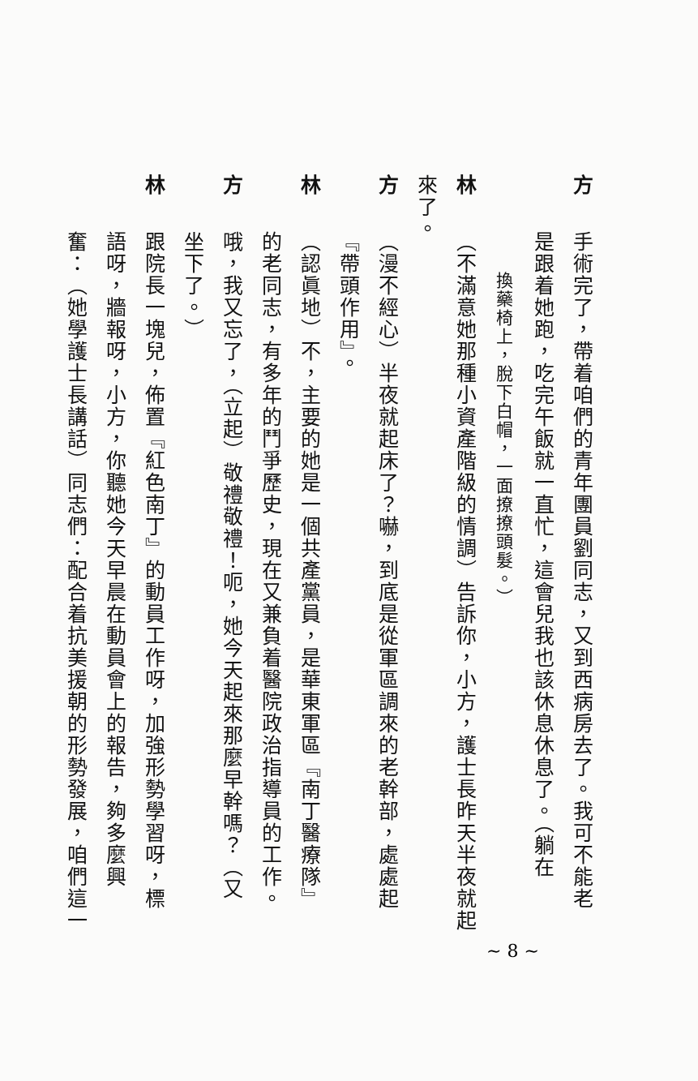方手術完了，帶着咱們的青年團員劉同志，又到西病房去了。我可不能老
是跟着她跑，吃完午飯就一直忙，這會兒我也該休息休息了。（躺在
換藥椅上，脫下白帽，一面撩撩頭髮。）
林（不滿意她那種小資產階級的情調）告訴你，小方，護士長昨天半夜就起來了。
方（漫不經心）半夜就起床了？嚇，到底是從軍區調來的老幹部，處處起
『帶頭作用』。
林（認眞地）不，主要的她是一個共產黨員，是華東軍區『南丁醫療隊』
的老同志，有多年的鬥爭歷史，現在又兼負着醫院政治指導員的工作。
方哦，我又忘了，（立起）敬禮敬禮！呃，她今天起來那麼早幹嗎？（又
坐下了。）
林跟院長一塊兒，佈置『紅色南丁』的動員工作呀，加強形勢學習呀，標
語呀，牆報呀，小方，你聽她今天早晨在動員會上的報告，夠多麼興
奮：（她學護士長講話）同志們：配合着抗美援朝的形勢發展，咱們這一
~ 8 ~